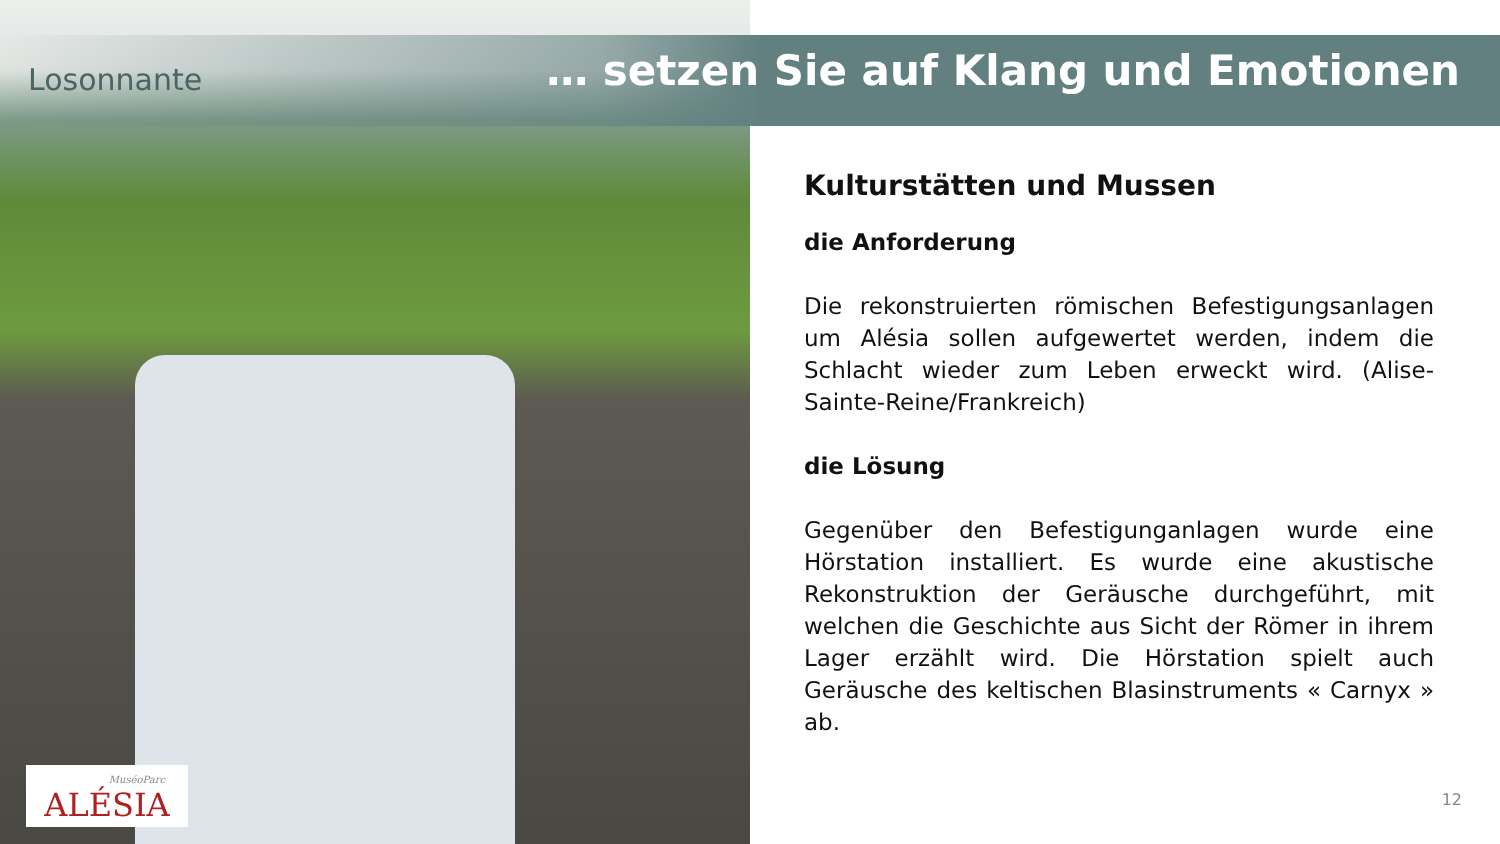Losonnante
… setzen Sie auf Klang und Emotionen
Kulturstätten und Mussen
die Anforderung
Die rekonstruierten römischen Befestigungsanlagen um Alésia sollen aufgewertet werden, indem die Schlacht wieder zum Leben erweckt wird. (Alise-Sainte-Reine/Frankreich)
die Lösung
Gegenüber den Befestigunganlagen wurde eine Hörstation installiert. Es wurde eine akustische Rekonstruktion der Geräusche durchgeführt, mit welchen die Geschichte aus Sicht der Römer in ihrem Lager erzählt wird. Die Hörstation spielt auch Geräusche des keltischen Blasinstruments « Carnyx » ab.
MuséoParc
ALÉSIA
12